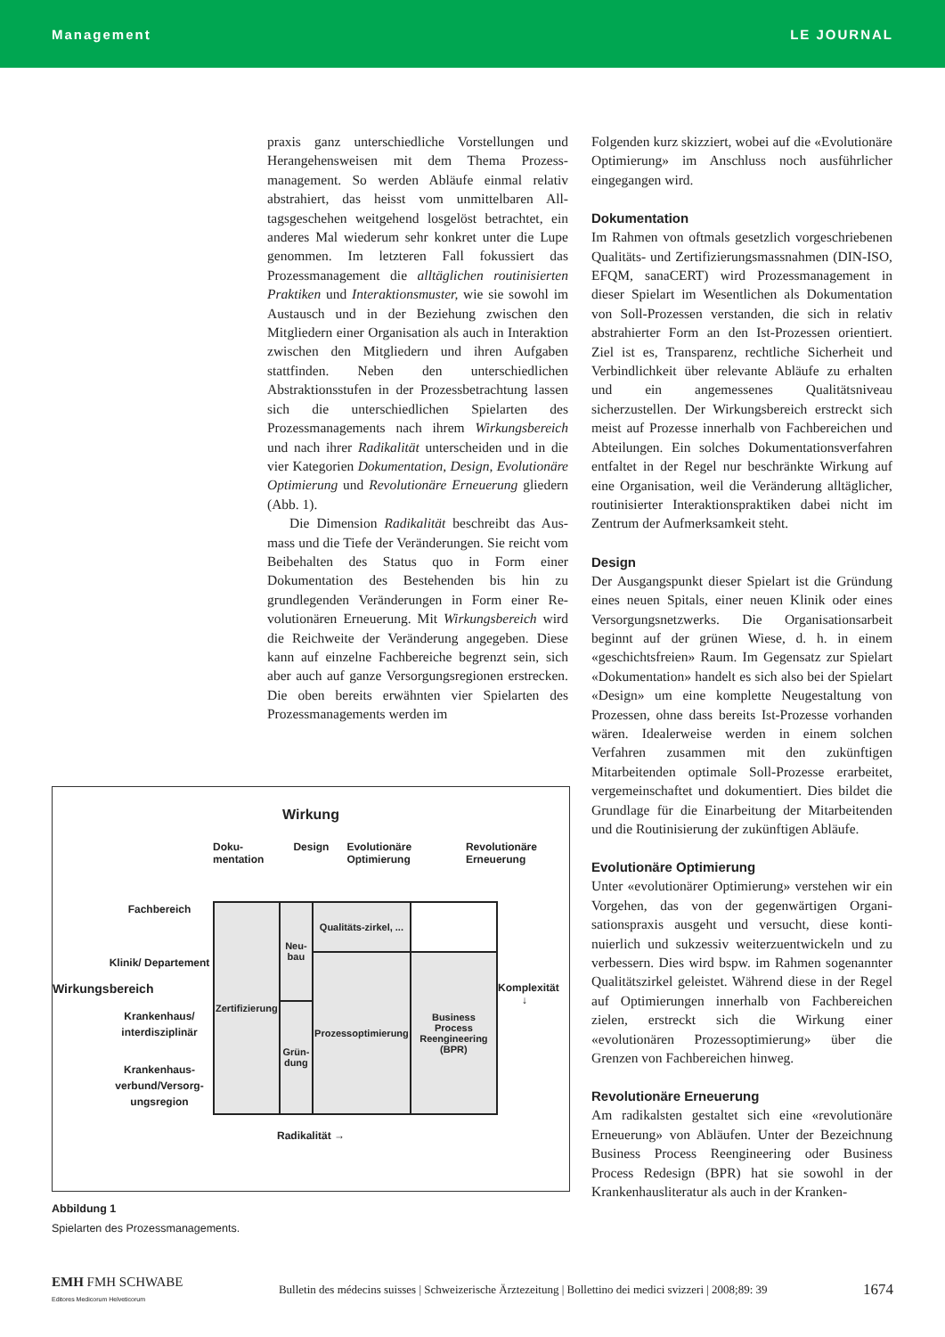Management LE JOURNAL
praxis ganz unterschiedliche Vorstellungen und Herangehensweisen mit dem Thema Prozess­management. So werden Abläufe einmal relativ abstrahiert, das heisst vom unmittelbaren All­tagsgeschehen weitgehend losgelöst betrachtet, ein anderes Mal wiederum sehr konkret unter die Lupe genommen. Im letzteren Fall fokussiert das Prozessmanagement die alltäglichen routinisierten Praktiken und Interaktionsmuster, wie sie sowohl im Austausch und in der Beziehung zwischen den Mitgliedern einer Organisation als auch in Interaktion zwischen den Mitgliedern und ihren Aufgaben stattfinden. Neben den unterschied­lichen Abstraktionsstufen in der Prozessbetrach­tung lassen sich die unterschiedlichen Spielarten des Prozessmanagements nach ihrem Wirkungs­bereich und nach ihrer Radikalität unterscheiden und in die vier Kategorien Dokumentation, Design, Evolutionäre Optimierung und Revolutionäre Erneue­rung gliedern (Abb. 1).
Die Dimension Radikalität beschreibt das Aus­mass und die Tiefe der Veränderungen. Sie reicht vom Beibehalten des Status quo in Form einer Dokumentation des Bestehenden bis hin zu grundlegenden Veränderungen in Form einer Re­volutionären Erneuerung. Mit Wirkungsbereich wird die Reichweite der Veränderung angegeben. Diese kann auf einzelne Fachbereiche begrenzt sein, sich aber auch auf ganze Versorgungsregio­nen erstrecken. Die oben bereits erwähnten vier Spielarten des Prozessmanagements werden im
Folgenden kurz skizziert, wobei auf die «Evolutio­näre Optimierung» im Anschluss noch ausführ­licher eingegangen wird.
Dokumentation
Im Rahmen von oftmals gesetzlich vorgeschrie­benen Qualitäts- und Zertifizierungsmassnahmen (DIN-ISO, EFQM, sanaCERT) wird Prozessmana­gement in dieser Spielart im Wesentlichen als Dokumentation von Soll-Prozessen verstanden, die sich in relativ abstrahierter Form an den Ist-Prozessen orientiert. Ziel ist es, Transparenz, rechtliche Sicherheit und Verbindlichkeit über relevante Abläufe zu erhalten und ein angemes­senes Qualitätsniveau sicherzustellen. Der Wir­kungsbereich erstreckt sich meist auf Prozesse innerhalb von Fachbereichen und Abteilungen. Ein solches Dokumentationsverfahren entfaltet in der Regel nur beschränkte Wirkung auf eine Organisation, weil die Veränderung alltäglicher, routinisierter Interaktionspraktiken dabei nicht im Zentrum der Aufmerksamkeit steht.
Design
Der Ausgangspunkt dieser Spielart ist die Grün­dung eines neuen Spitals, einer neuen Klinik oder eines Versorgungsnetzwerks. Die Organisations­arbeit beginnt auf der grünen Wiese, d. h. in einem «geschichtsfreien» Raum. Im Gegensatz zur Spiel­art «Dokumentation» handelt es sich also bei der Spielart «Design» um eine komplette Neugestal­tung von Prozessen, ohne dass bereits Ist-Pro­zesse vorhanden wären. Idealerweise werden in einem solchen Verfahren zusammen mit den zu­künftigen Mitarbeitenden optimale Soll-Prozesse erarbeitet, vergemeinschaftet und dokumentiert. Dies bildet die Grundlage für die Einarbeitung der Mitarbeitenden und die Routinisierung der zukünftigen Abläufe.
Evolutionäre Optimierung
Unter «evolutionärer Optimierung» verstehen wir ein Vorgehen, das von der gegenwärtigen Organi­sationspraxis ausgeht und versucht, diese konti­nuierlich und sukzessiv weiterzuentwickeln und zu verbessern. Dies wird bspw. im Rahmen soge­nannter Qualitätszirkel geleistet. Während diese in der Regel auf Optimierungen innerhalb von Fachbereichen zielen, erstreckt sich die Wirkung einer «evolutionären Prozessoptimierung» über die Grenzen von Fachbereichen hinweg.
Revolutionäre Erneuerung
Am radikalsten gestaltet sich eine «revolutionäre Erneuerung» von Abläufen. Unter der Bezeich­nung Business Process Reengineering oder Busi­ness Process Redesign (BPR) hat sie sowohl in der Krankenhausliteratur als auch in der Kranken-
Wirkung
Doku-mentation Design Evolutionäre Optimierung Revolutionäre Erneuerung
Wirkungsbereich
Fachbereich
Klinik/ Departement
Krankenhaus/ interdisziplinär
Krankenhaus­verbund/Versorg­ungsregion
| Zertifizierung | Neu-bau | Qualitäts-zirkel, ... | |
| | | Prozessoptimierung | Business Process Reengineering (BPR) |
| | Grün-dung | | |
Komplexität ↓
Radikalität →
Abbildung 1
Spielarten des Prozessmanagements.
EMH FMH SCHWABE
Editores Medicorum Helveticorum Bulletin des médecins suisses | Schweizerische Ärztezeitung | Bollettino dei medici svizzeri | 2008;89: 39 1674